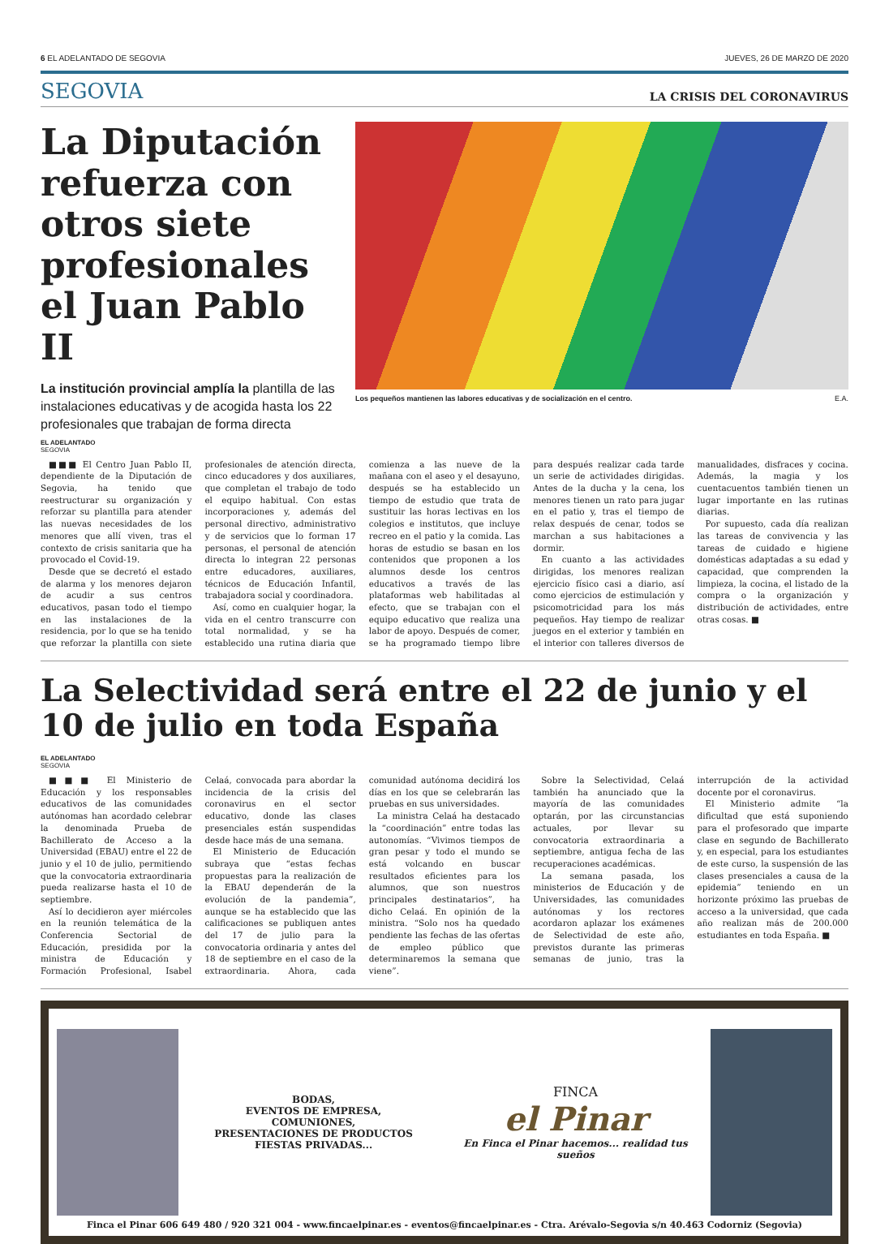6 EL ADELANTADO DE SEGOVIA JUEVES, 26 DE MARZO DE 2020
SEGOVIA
LA CRISIS DEL CORONAVIRUS
La Diputación refuerza con otros siete profesionales el Juan Pablo II
La institución provincial amplía la plantilla de las instalaciones educativas y de acogida hasta los 22 profesionales que trabajan de forma directa
Los pequeños mantienen las labores educativas y de socialización en el centro. E.A.
EL ADELANTADO
SEGOVIA
■■■ El Centro Juan Pablo II, dependiente de la Diputación de Segovia, ha tenido que reestructurar su organización y reforzar su plantilla para atender las nuevas necesidades de los menores que allí viven, tras el contexto de crisis sanitaria que ha provocado el Covid-19.
Desde que se decretó el estado de alarma y los menores dejaron de acudir a sus centros educativos, pasan todo el tiempo en las instalaciones de la residencia, por lo que se ha tenido que reforzar la plantilla con siete profesionales de atención directa, cinco educadores y dos auxiliares, que completan el trabajo de todo el equipo habitual. Con estas incorporaciones y, además del personal directivo, administrativo y de servicios que lo forman 17 personas, el personal de atención directa lo integran 22 personas entre educadores, auxiliares, técnicos de Educación Infantil, trabajadora social y coordinadora.
Así, como en cualquier hogar, la vida en el centro transcurre con total normalidad, y se ha establecido una rutina diaria que comienza a las nueve de la mañana con el aseo y el desayuno, después se ha establecido un tiempo de estudio que trata de sustituir las horas lectivas en los colegios e institutos, que incluye recreo en el patio y la comida. Las horas de estudio se basan en los contenidos que proponen a los alumnos desde los centros educativos a través de las plataformas web habilitadas al efecto, que se trabajan con el equipo educativo que realiza una labor de apoyo. Después de comer, se ha programado tiempo libre para después realizar cada tarde un serie de actividades dirigidas. Antes de la ducha y la cena, los menores tienen un rato para jugar en el patio y, tras el tiempo de relax después de cenar, todos se marchan a sus habitaciones a dormir.
En cuanto a las actividades dirigidas, los menores realizan ejercicio físico casi a diario, así como ejercicios de estimulación y psicomotricidad para los más pequeños. Hay tiempo de realizar juegos en el exterior y también en el interior con talleres diversos de manualidades, disfraces y cocina. Además, la magia y los cuentacuentos también tienen un lugar importante en las rutinas diarias.
Por supuesto, cada día realizan las tareas de convivencia y las tareas de cuidado e higiene domésticas adaptadas a su edad y capacidad, que comprenden la limpieza, la cocina, el listado de la compra o la organización y distribución de actividades, entre otras cosas. ■
La Selectividad será entre el 22 de junio y el 10 de julio en toda España
EL ADELANTADO
SEGOVIA
■■■ El Ministerio de Educación y los responsables educativos de las comunidades autónomas han acordado celebrar la denominada Prueba de Bachillerato de Acceso a la Universidad (EBAU) entre el 22 de junio y el 10 de julio, permitiendo que la convocatoria extraordinaria pueda realizarse hasta el 10 de septiembre.
Así lo decidieron ayer miércoles en la reunión telemática de la Conferencia Sectorial de Educación, presidida por la ministra de Educación y Formación Profesional, Isabel Celaá, convocada para abordar la incidencia de la crisis del coronavirus en el sector educativo, donde las clases presenciales están suspendidas desde hace más de una semana.
El Ministerio de Educación subraya que “estas fechas propuestas para la realización de la EBAU dependerán de la evolución de la pandemia”, aunque se ha establecido que las calificaciones se publiquen antes del 17 de julio para la convocatoria ordinaria y antes del 18 de septiembre en el caso de la extraordinaria. Ahora, cada comunidad autónoma decidirá los días en los que se celebrarán las pruebas en sus universidades.
La ministra Celaá ha destacado la “coordinación” entre todas las autonomías. “Vivimos tiempos de gran pesar y todo el mundo se está volcando en buscar resultados eficientes para los alumnos, que son nuestros principales destinatarios”, ha dicho Celaá. En opinión de la ministra. “Solo nos ha quedado pendiente las fechas de las ofertas de empleo público que determinaremos la semana que viene”.
Sobre la Selectividad, Celaá también ha anunciado que la mayoría de las comunidades optarán, por las circunstancias actuales, por llevar su convocatoria extraordinaria a septiembre, antigua fecha de las recuperaciones académicas.
La semana pasada, los ministerios de Educación y de Universidades, las comunidades autónomas y los rectores acordaron aplazar los exámenes de Selectividad de este año, previstos durante las primeras semanas de junio, tras la interrupción de la actividad docente por el coronavirus.
El Ministerio admite “la dificultad que está suponiendo para el profesorado que imparte clase en segundo de Bachillerato y, en especial, para los estudiantes de este curso, la suspensión de las clases presenciales a causa de la epidemia” teniendo en un horizonte próximo las pruebas de acceso a la universidad, que cada año realizan más de 200.000 estudiantes en toda España. ■
BODAS,
EVENTOS DE EMPRESA,
COMUNIONES,
PRESENTACIONES DE PRODUCTOS
FIESTAS PRIVADAS...
FINCA
el Pinar
En Finca el Pinar hacemos... realidad tus sueños
Finca el Pinar 606 649 480 / 920 321 004 - www.fincaelpinar.es - eventos@fincaelpinar.es - Ctra. Arévalo-Segovia s/n 40.463 Codorniz (Segovia)